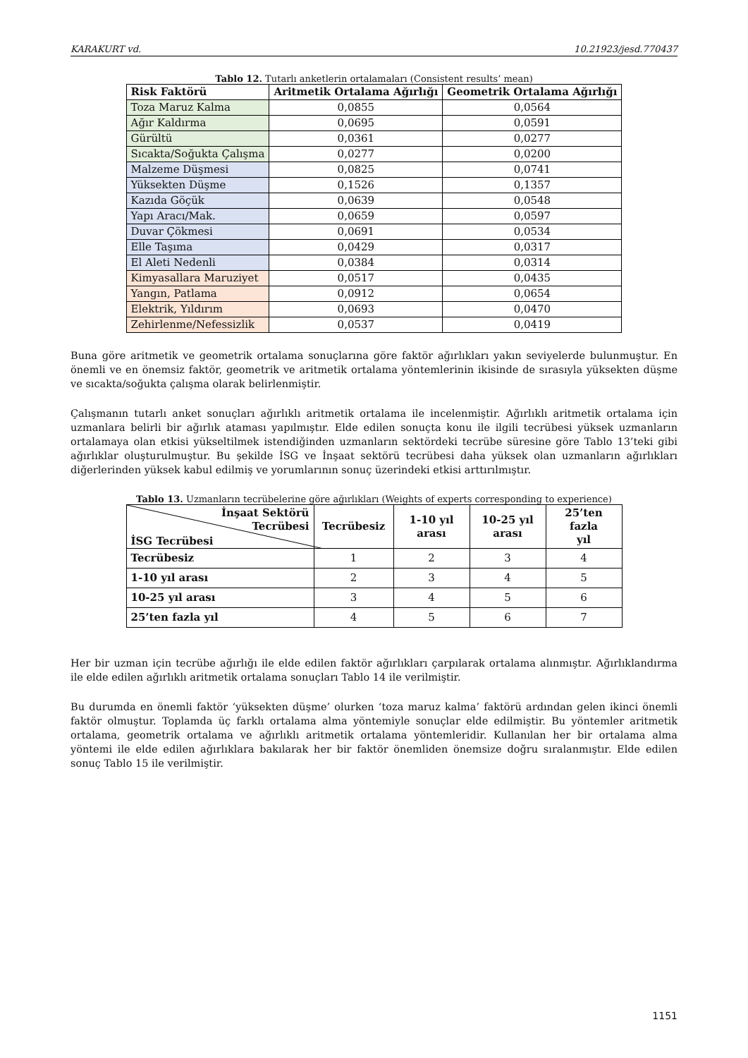KARAKURT vd. 10.21923/jesd.770437
Tablo 12. Tutarlı anketlerin ortalamaları (Consistent results’ mean)
| Risk Faktörü | Aritmetik Ortalama Ağırlığı | Geometrik Ortalama Ağırlığı |
| --- | --- | --- |
| Toza Maruz Kalma | 0,0855 | 0,0564 |
| Ağır Kaldırma | 0,0695 | 0,0591 |
| Gürültü | 0,0361 | 0,0277 |
| Sıcakta/Soğukta Çalışma | 0,0277 | 0,0200 |
| Malzeme Düşmesi | 0,0825 | 0,0741 |
| Yüksekten Düşme | 0,1526 | 0,1357 |
| Kazıda Göçük | 0,0639 | 0,0548 |
| Yapı Aracı/Mak. | 0,0659 | 0,0597 |
| Duvar Çökmesi | 0,0691 | 0,0534 |
| Elle Taşıma | 0,0429 | 0,0317 |
| El Aleti Nedenli | 0,0384 | 0,0314 |
| Kimyasallara Maruziyet | 0,0517 | 0,0435 |
| Yangın, Patlama | 0,0912 | 0,0654 |
| Elektrik, Yıldırım | 0,0693 | 0,0470 |
| Zehirlenme/Nefessizlik | 0,0537 | 0,0419 |
Buna göre aritmetik ve geometrik ortalama sonuçlarına göre faktör ağırlıkları yakın seviyelerde bulunmuştur. En önemli ve en önemsiz faktör, geometrik ve aritmetik ortalama yöntemlerinin ikisinde de sırasıyla yüksekten düşme ve sıcakta/soğukta çalışma olarak belirlenmiştir.
Çalışmanın tutarlı anket sonuçları ağırlıklı aritmetik ortalama ile incelenmiştir. Ağırlıklı aritmetik ortalama için uzmanlara belirli bir ağırlık ataması yapılmıştır. Elde edilen sonuçta konu ile ilgili tecrübesi yüksek uzmanların ortalamaya olan etkisi yükseltilmek istendiğinden uzmanların sektördeki tecrübe süresine göre Tablo 13’teki gibi ağırlıklar oluşturulmuştur. Bu şekilde İSG ve İnşaat sektörü tecrübesi daha yüksek olan uzmanların ağırlıkları diğerlerinden yüksek kabul edilmiş ve yorumlarının sonuç üzerindeki etkisi arttırılmıştır.
Tablo 13. Uzmanların tecrübelerine göre ağırlıkları (Weights of experts corresponding to experience)
| İnşaat Sektörü Tecrübesi İSG Tecrübesi | Tecrübesiz | 1-10 yıl arası | 10-25 yıl arası | 25’ten fazla yıl |
| --- | --- | --- | --- | --- |
| Tecrübesiz | 1 | 2 | 3 | 4 |
| 1-10 yıl arası | 2 | 3 | 4 | 5 |
| 10-25 yıl arası | 3 | 4 | 5 | 6 |
| 25’ten fazla yıl | 4 | 5 | 6 | 7 |
Her bir uzman için tecrübe ağırlığı ile elde edilen faktör ağırlıkları çarpılarak ortalama alınmıştır. Ağırlıklandırma ile elde edilen ağırlıklı aritmetik ortalama sonuçları Tablo 14 ile verilmiştir.
Bu durumda en önemli faktör ‘yüksekten düşme’ olurken ‘toza maruz kalma’ faktörü ardından gelen ikinci önemli faktör olmuştur. Toplamda üç farklı ortalama alma yöntemiyle sonuçlar elde edilmiştir. Bu yöntemler aritmetik ortalama, geometrik ortalama ve ağırlıklı aritmetik ortalama yöntemleridir. Kullanılan her bir ortalama alma yöntemi ile elde edilen ağırlıklara bakılarak her bir faktör önemliden önemsize doğru sıralanmıştır. Elde edilen sonuç Tablo 15 ile verilmiştir.
1151